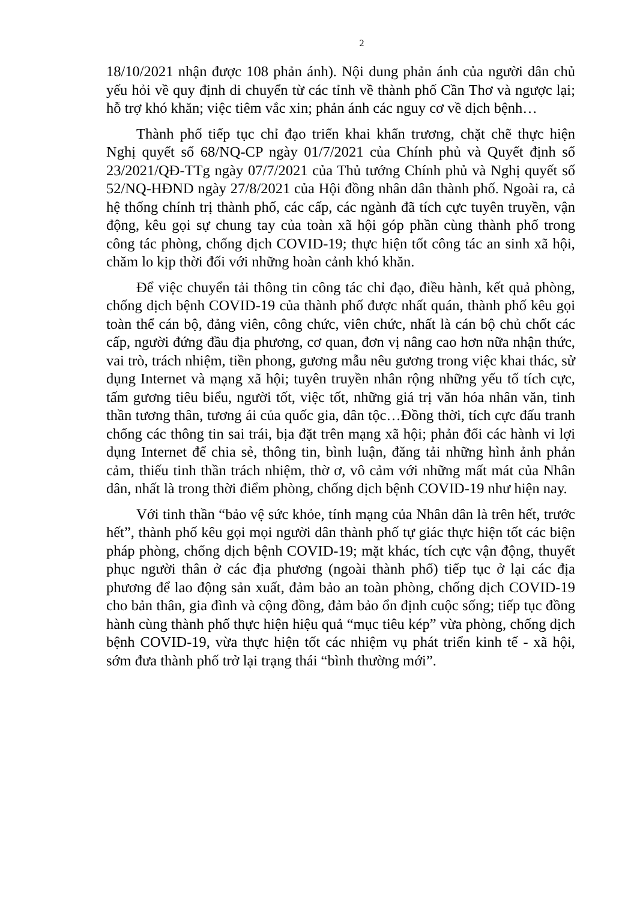2
18/10/2021 nhận được 108 phản ánh). Nội dung phản ánh của người dân chủ yếu hỏi về quy định di chuyển từ các tỉnh về thành phố Cần Thơ và ngược lại; hỗ trợ khó khăn; việc tiêm vắc xin; phản ánh các nguy cơ về dịch bệnh…
Thành phố tiếp tục chỉ đạo triển khai khẩn trương, chặt chẽ thực hiện Nghị quyết số 68/NQ-CP ngày 01/7/2021 của Chính phủ và Quyết định số 23/2021/QĐ-TTg ngày 07/7/2021 của Thủ tướng Chính phủ và Nghị quyết số 52/NQ-HĐND ngày 27/8/2021 của Hội đồng nhân dân thành phố. Ngoài ra, cả hệ thống chính trị thành phố, các cấp, các ngành đã tích cực tuyên truyền, vận động, kêu gọi sự chung tay của toàn xã hội góp phần cùng thành phố trong công tác phòng, chống dịch COVID-19; thực hiện tốt công tác an sinh xã hội, chăm lo kịp thời đối với những hoàn cảnh khó khăn.
Để việc chuyển tải thông tin công tác chỉ đạo, điều hành, kết quả phòng, chống dịch bệnh COVID-19 của thành phố được nhất quán, thành phố kêu gọi toàn thể cán bộ, đảng viên, công chức, viên chức, nhất là cán bộ chủ chốt các cấp, người đứng đầu địa phương, cơ quan, đơn vị nâng cao hơn nữa nhận thức, vai trò, trách nhiệm, tiền phong, gương mẫu nêu gương trong việc khai thác, sử dụng Internet và mạng xã hội; tuyên truyền nhân rộng những yếu tố tích cực, tấm gương tiêu biểu, người tốt, việc tốt, những giá trị văn hóa nhân văn, tinh thần tương thân, tương ái của quốc gia, dân tộc…Đồng thời, tích cực đấu tranh chống các thông tin sai trái, bịa đặt trên mạng xã hội; phản đối các hành vi lợi dụng Internet để chia sẻ, thông tin, bình luận, đăng tải những hình ảnh phản cảm, thiếu tinh thần trách nhiệm, thờ ơ, vô cảm với những mất mát của Nhân dân, nhất là trong thời điểm phòng, chống dịch bệnh COVID-19 như hiện nay.
Với tinh thần “bảo vệ sức khỏe, tính mạng của Nhân dân là trên hết, trước hết”, thành phố kêu gọi mọi người dân thành phố tự giác thực hiện tốt các biện pháp phòng, chống dịch bệnh COVID-19; mặt khác, tích cực vận động, thuyết phục người thân ở các địa phương (ngoài thành phố) tiếp tục ở lại các địa phương để lao động sản xuất, đảm bảo an toàn phòng, chống dịch COVID-19 cho bản thân, gia đình và cộng đồng, đảm bảo ổn định cuộc sống; tiếp tục đồng hành cùng thành phố thực hiện hiệu quả “mục tiêu kép” vừa phòng, chống dịch bệnh COVID-19, vừa thực hiện tốt các nhiệm vụ phát triển kinh tế - xã hội, sớm đưa thành phố trở lại trạng thái “bình thường mới”.